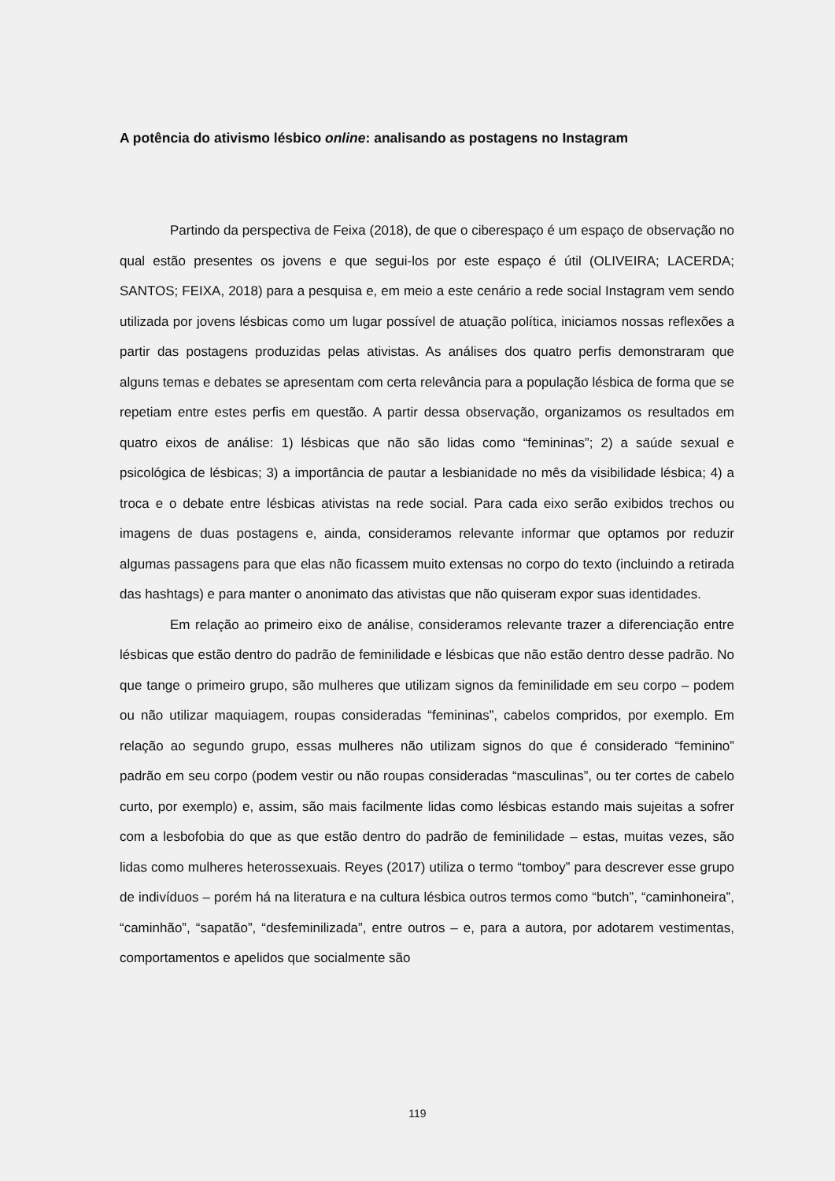A potência do ativismo lésbico online: analisando as postagens no Instagram
Partindo da perspectiva de Feixa (2018), de que o ciberespaço é um espaço de observação no qual estão presentes os jovens e que segui-los por este espaço é útil (OLIVEIRA; LACERDA; SANTOS; FEIXA, 2018) para a pesquisa e, em meio a este cenário a rede social Instagram vem sendo utilizada por jovens lésbicas como um lugar possível de atuação política, iniciamos nossas reflexões a partir das postagens produzidas pelas ativistas. As análises dos quatro perfis demonstraram que alguns temas e debates se apresentam com certa relevância para a população lésbica de forma que se repetiam entre estes perfis em questão. A partir dessa observação, organizamos os resultados em quatro eixos de análise: 1) lésbicas que não são lidas como “femininas”; 2) a saúde sexual e psicológica de lésbicas; 3) a importância de pautar a lesbianidade no mês da visibilidade lésbica; 4) a troca e o debate entre lésbicas ativistas na rede social. Para cada eixo serão exibidos trechos ou imagens de duas postagens e, ainda, consideramos relevante informar que optamos por reduzir algumas passagens para que elas não ficassem muito extensas no corpo do texto (incluindo a retirada das hashtags) e para manter o anonimato das ativistas que não quiseram expor suas identidades.
Em relação ao primeiro eixo de análise, consideramos relevante trazer a diferenciação entre lésbicas que estão dentro do padrão de feminilidade e lésbicas que não estão dentro desse padrão. No que tange o primeiro grupo, são mulheres que utilizam signos da feminilidade em seu corpo – podem ou não utilizar maquiagem, roupas consideradas “femininas”, cabelos compridos, por exemplo. Em relação ao segundo grupo, essas mulheres não utilizam signos do que é considerado “feminino” padrão em seu corpo (podem vestir ou não roupas consideradas “masculinas”, ou ter cortes de cabelo curto, por exemplo) e, assim, são mais facilmente lidas como lésbicas estando mais sujeitas a sofrer com a lesbofobia do que as que estão dentro do padrão de feminilidade – estas, muitas vezes, são lidas como mulheres heterossexuais. Reyes (2017) utiliza o termo “tomboy” para descrever esse grupo de indivíduos – porém há na literatura e na cultura lésbica outros termos como “butch”, “caminhoneira”, “caminhão”, “sapatão”, “desfeminilizada”, entre outros – e, para a autora, por adotarem vestimentas, comportamentos e apelidos que socialmente são
119